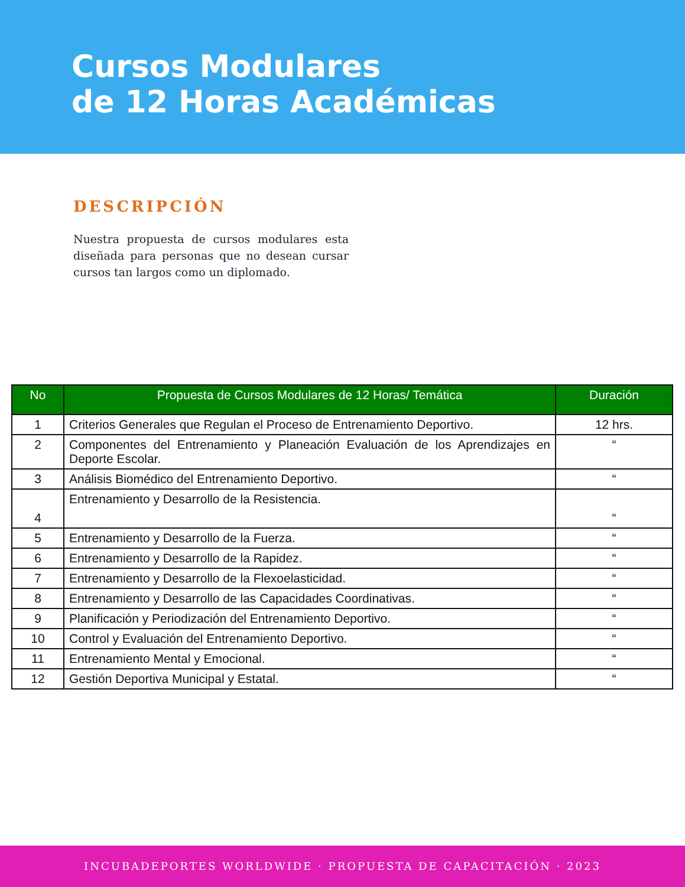Cursos Modulares
de 12 Horas Académicas
DESCRIPCIÓN
Nuestra propuesta de cursos modulares esta diseñada para personas que no desean cursar cursos tan largos como un diplomado.
| No | Propuesta de Cursos Modulares de 12 Horas/ Temática | Duración |
| --- | --- | --- |
| 1 | Criterios Generales que Regulan el Proceso de Entrenamiento Deportivo. | 12 hrs. |
| 2 | Componentes del Entrenamiento y Planeación Evaluación de los Aprendizajes en Deporte Escolar. | “ |
| 3 | Análisis Biomédico del Entrenamiento Deportivo. | “ |
| 4 | Entrenamiento y Desarrollo de la Resistencia. | “ |
| 5 | Entrenamiento y Desarrollo de la Fuerza. | “ |
| 6 | Entrenamiento y Desarrollo de la Rapidez. | “ |
| 7 | Entrenamiento y Desarrollo de la Flexoelasticidad. | “ |
| 8 | Entrenamiento y Desarrollo de las Capacidades Coordinativas. | “ |
| 9 | Planificación y Periodización del Entrenamiento Deportivo. | “ |
| 10 | Control y Evaluación del Entrenamiento Deportivo. | “ |
| 11 | Entrenamiento Mental y Emocional. | “ |
| 12 | Gestión Deportiva Municipal y Estatal. | “ |
INCUBADEPORTES WORLDWIDE · PROPUESTA DE CAPACITACIÓN · 2023